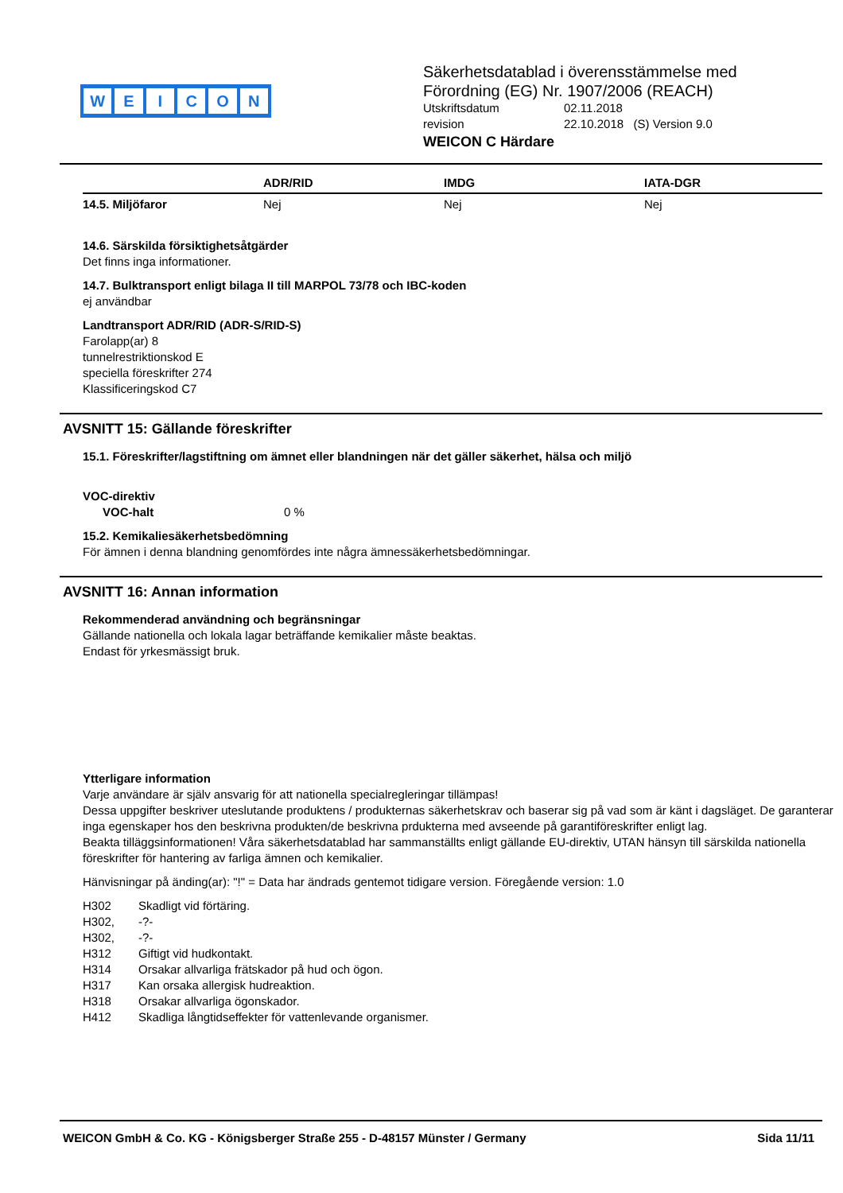WEICON
Säkerhetsdatablad i överensstämmelse med
Förordning (EG) Nr. 1907/2006 (REACH)
| Utskriftsdatum | 02.11.2018 |
| revision | 22.10.2018 (S) Version 9.0 |
WEICON C Härdare
| | ADR/RID | IMDG | IATA-DGR |
| --- | --- | --- | --- |
| 14.5. Miljöfaror | Nej | Nej | Nej |
14.6. Särskilda försiktighetsåtgärder
Det finns inga informationer.
14.7. Bulktransport enligt bilaga II till MARPOL 73/78 och IBC-koden
ej användbar
Landtransport ADR/RID (ADR-S/RID-S)
Farolapp(ar) 8
tunnelrestriktionskod E
speciella föreskrifter 274
Klassificeringskod C7
AVSNITT 15: Gällande föreskrifter
15.1. Föreskrifter/lagstiftning om ämnet eller blandningen när det gäller säkerhet, hälsa och miljö
VOC-direktiv
VOC-halt 0 %
15.2. Kemikaliesäkerhetsbedömning
För ämnen i denna blandning genomfördes inte några ämnessäkerhetsbedömningar.
AVSNITT 16: Annan information
Rekommenderad användning och begränsningar
Gällande nationella och lokala lagar beträffande kemikalier måste beaktas.
Endast för yrkesmässigt bruk.
Ytterligare information
Varje användare är själv ansvarig för att nationella specialregleringar tillämpas!
Dessa uppgifter beskriver uteslutande produktens / produkternas säkerhetskrav och baserar sig på vad som är känt i dagsläget. De garanterar inga egenskaper hos den beskrivna produkten/de beskrivna prdukterna med avseende på garantiföreskrifter enligt lag.
Beakta tilläggsinformationen! Våra säkerhetsdatablad har sammanställts enligt gällande EU-direktiv, UTAN hänsyn till särskilda nationella föreskrifter för hantering av farliga ämnen och kemikalier.
Hänvisningar på änding(ar): "!" = Data har ändrads gentemot tidigare version. Föregående version: 1.0
| H302 | Skadligt vid förtäring. |
| H302, | -?- |
| H302, | -?- |
| H312 | Giftigt vid hudkontakt. |
| H314 | Orsakar allvarliga frätskador på hud och ögon. |
| H317 | Kan orsaka allergisk hudreaktion. |
| H318 | Orsakar allvarliga ögonskador. |
| H412 | Skadliga långtidseffekter för vattenlevande organismer. |
WEICON GmbH & Co. KG - Königsberger Straße 255 - D-48157 Münster / Germany Sida 11/11